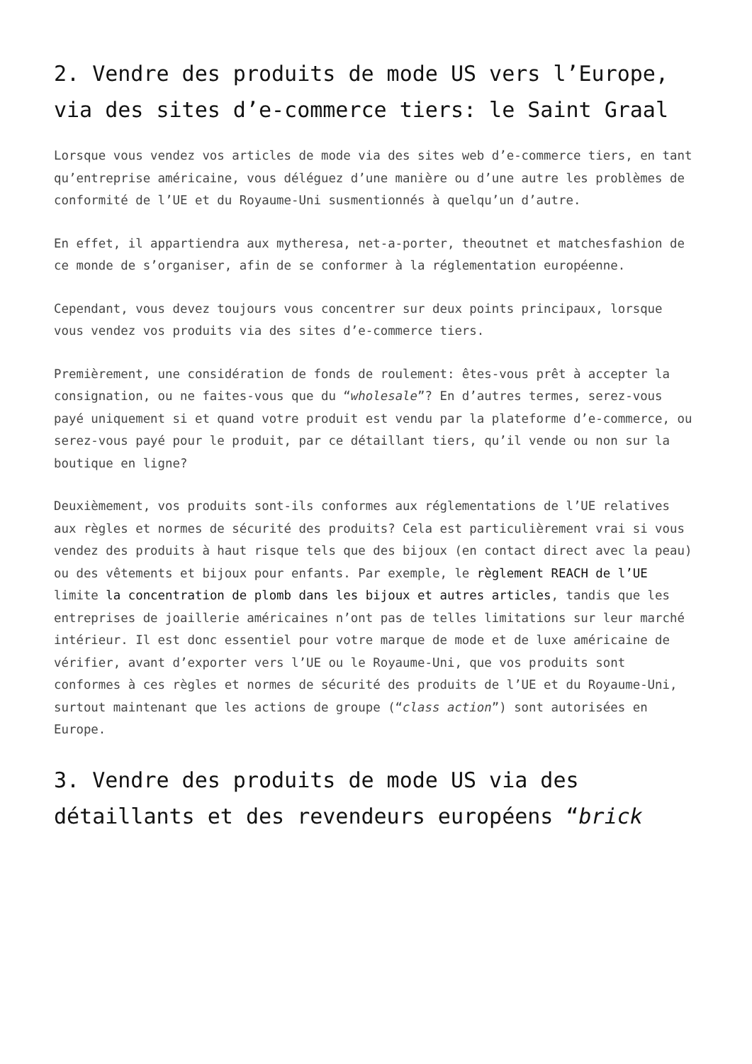2. Vendre des produits de mode US vers l’Europe, via des sites d’e-commerce tiers: le Saint Graal
Lorsque vous vendez vos articles de mode via des sites web d’e-commerce tiers, en tant qu’entreprise américaine, vous déléguez d’une manière ou d’une autre les problèmes de conformité de l’UE et du Royaume-Uni susmentionnés à quelqu’un d’autre.
En effet, il appartiendra aux mytheresa, net-a-porter, theoutnet et matchesfashion de ce monde de s’organiser, afin de se conformer à la réglementation européenne.
Cependant, vous devez toujours vous concentrer sur deux points principaux, lorsque vous vendez vos produits via des sites d’e-commerce tiers.
Premièrement, une considération de fonds de roulement: êtes-vous prêt à accepter la consignation, ou ne faites-vous que du “wholesale”? En d’autres termes, serez-vous payé uniquement si et quand votre produit est vendu par la plateforme d’e-commerce, ou serez-vous payé pour le produit, par ce détaillant tiers, qu’il vende ou non sur la boutique en ligne?
Deuxièmement, vos produits sont-ils conformes aux réglementations de l’UE relatives aux règles et normes de sécurité des produits? Cela est particulièrement vrai si vous vendez des produits à haut risque tels que des bijoux (en contact direct avec la peau) ou des vêtements et bijoux pour enfants. Par exemple, le règlement REACH de l’UE limite la concentration de plomb dans les bijoux et autres articles, tandis que les entreprises de joaillerie américaines n’ont pas de telles limitations sur leur marché intérieur. Il est donc essentiel pour votre marque de mode et de luxe américaine de vérifier, avant d’exporter vers l’UE ou le Royaume-Uni, que vos produits sont conformes à ces règles et normes de sécurité des produits de l’UE et du Royaume-Uni, surtout maintenant que les actions de groupe (“class action”) sont autorisées en Europe.
3. Vendre des produits de mode US via des détaillants et des revendeurs européens “brick